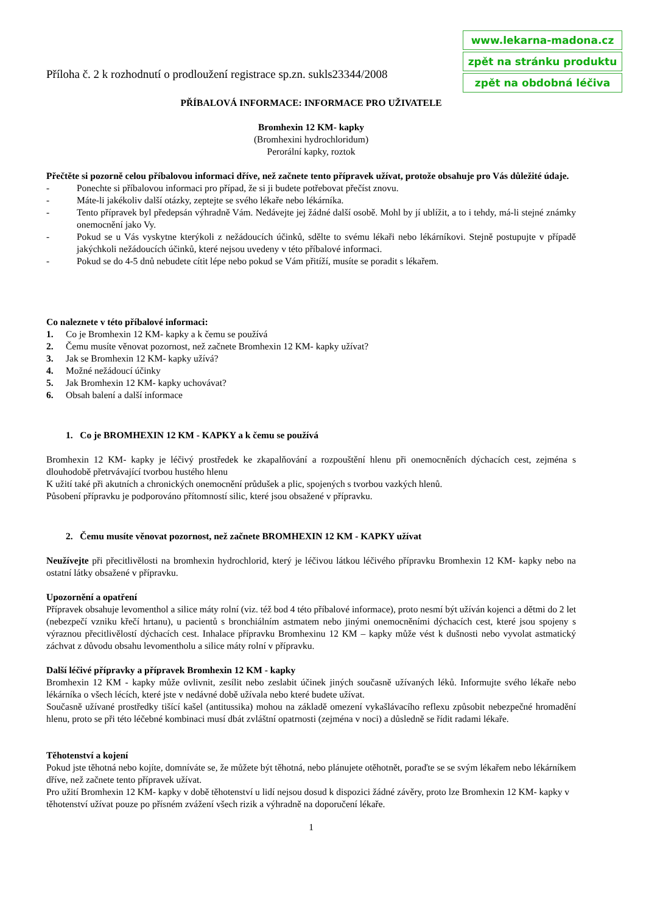Příloha č. 2 k rozhodnutí o prodloužení registrace sp.zn. sukls23344/2008
www.lekarna-madona.cz
zpět na stránku produktu
zpět na obdobná léčiva
PŘÍBALOVÁ INFORMACE: INFORMACE PRO UŽIVATELE
Bromhexin 12 KM- kapky
(Bromhexini hydrochloridum)
Perorální kapky, roztok
Přečtěte si pozorně celou příbalovou informaci dříve, než začnete tento přípravek užívat, protože obsahuje pro Vás důležité údaje.
- Ponechte si příbalovou informaci pro případ, že si ji budete potřebovat přečíst znovu.
- Máte-li jakékoliv další otázky, zeptejte se svého lékaře nebo lékárníka.
- Tento přípravek byl předepsán výhradně Vám. Nedávejte jej žádné další osobě. Mohl by jí ublížit, a to i tehdy, má-li stejné známky onemocnění jako Vy.
- Pokud se u Vás vyskytne kterýkoli z nežádoucích účinků, sdělte to svému lékaři nebo lékárníkovi. Stejně postupujte v případě jakýchkoli nežádoucích účinků, které nejsou uvedeny v této příbalové informaci.
- Pokud se do 4-5 dnů nebudete cítit lépe nebo pokud se Vám přitíží, musíte se poradit s lékařem.
Co naleznete v této příbalové informaci:
1. Co je Bromhexin 12 KM- kapky a k čemu se používá
2. Čemu musíte věnovat pozornost, než začnete Bromhexin 12 KM- kapky užívat?
3. Jak se Bromhexin 12 KM- kapky užívá?
4. Možné nežádoucí účinky
5. Jak Bromhexin 12 KM- kapky uchovávat?
6. Obsah balení a další informace
1. Co je BROMHEXIN 12 KM - KAPKY a k čemu se používá
Bromhexin 12 KM- kapky je léčivý prostředek ke zkapalňování a rozpouštění hlenu při onemocněních dýchacích cest, zejména s dlouhodobě přetrvávající tvorbou hustého hlenu
K užití také při akutních a chronických onemocnění průdušek a plic, spojených s tvorbou vazkých hlenů.
Působení přípravku je podporováno přítomností silic, které jsou obsažené v přípravku.
2. Čemu musíte věnovat pozornost, než začnete BROMHEXIN 12 KM - KAPKY užívat
Neužívejte při přecitlivělosti na bromhexin hydrochlorid, který je léčivou látkou léčivého přípravku Bromhexin 12 KM- kapky nebo na ostatní látky obsažené v přípravku.
Upozornění a opatření
Přípravek obsahuje levomenthol a silice máty rolní (viz. též bod 4 této příbalové informace), proto nesmí být užíván kojenci a dětmi do 2 let (nebezpečí vzniku křečí hrtanu), u pacientů s bronchiálním astmatem nebo jinými onemocněními dýchacích cest, které jsou spojeny s výraznou přecitlivělostí dýchacích cest. Inhalace přípravku Bromhexinu 12 KM – kapky může vést k dušnosti nebo vyvolat astmatický záchvat z důvodu obsahu levomentholu a silice máty rolní v přípravku.
Další léčivé přípravky a přípravek Bromhexin 12 KM - kapky
Bromhexin 12 KM - kapky může ovlivnit, zesílit nebo zeslabit účinek jiných současně užívaných léků. Informujte svého lékaře nebo lékárníka o všech lécích, které jste v nedávné době užívala nebo které budete užívat.
Současně užívané prostředky tišící kašel (antitussika) mohou na základě omezení vykašlávacího reflexu způsobit nebezpečné hromadění hlenu, proto se při této léčebné kombinaci musí dbát zvláštní opatrnosti (zejména v noci) a důsledně se řídit radami lékaře.
Těhotenství a kojení
Pokud jste těhotná nebo kojíte, domníváte se, že můžete být těhotná, nebo plánujete otěhotnět, poraďte se se svým lékařem nebo lékárníkem dříve, než začnete tento přípravek užívat.
Pro užití Bromhexin 12 KM- kapky v době těhotenství u lidí nejsou dosud k dispozici žádné závěry, proto lze Bromhexin 12 KM- kapky v těhotenství užívat pouze po přísném zvážení všech rizik a výhradně na doporučení lékaře.
1